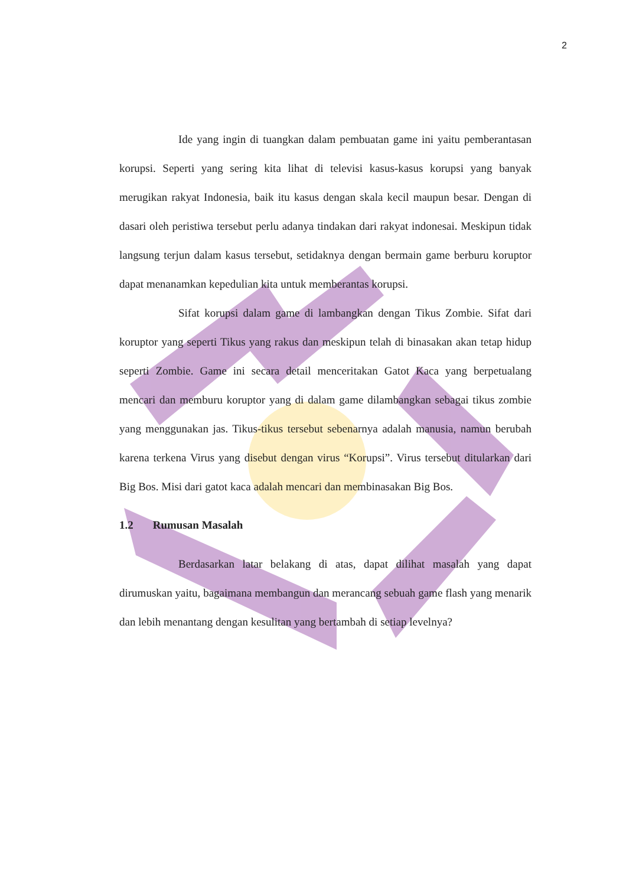2
Ide yang ingin di tuangkan dalam pembuatan game ini yaitu pemberantasan korupsi. Seperti yang sering kita lihat di televisi kasus-kasus korupsi yang banyak merugikan rakyat Indonesia, baik itu kasus dengan skala kecil maupun besar. Dengan di dasari oleh peristiwa tersebut perlu adanya tindakan dari rakyat indonesai. Meskipun tidak langsung terjun dalam kasus tersebut, setidaknya dengan bermain game berburu koruptor dapat menanamkan kepedulian kita untuk memberantas korupsi.
Sifat korupsi dalam game di lambangkan dengan Tikus Zombie. Sifat dari koruptor yang seperti Tikus yang rakus dan meskipun telah di binasakan akan tetap hidup seperti Zombie. Game ini secara detail menceritakan Gatot Kaca yang berpetualang mencari dan memburu koruptor yang di dalam game dilambangkan sebagai tikus zombie yang menggunakan jas. Tikus-tikus tersebut sebenarnya adalah manusia, namun berubah karena terkena Virus yang disebut dengan virus “Korupsi”. Virus tersebut ditularkan dari Big Bos. Misi dari gatot kaca adalah mencari dan membinasakan Big Bos.
1.2 Rumusan Masalah
Berdasarkan latar belakang di atas, dapat dilihat masalah yang dapat dirumuskan yaitu, bagaimana membangun dan merancang sebuah game flash yang menarik dan lebih menantang dengan kesulitan yang bertambah di setiap levelnya?